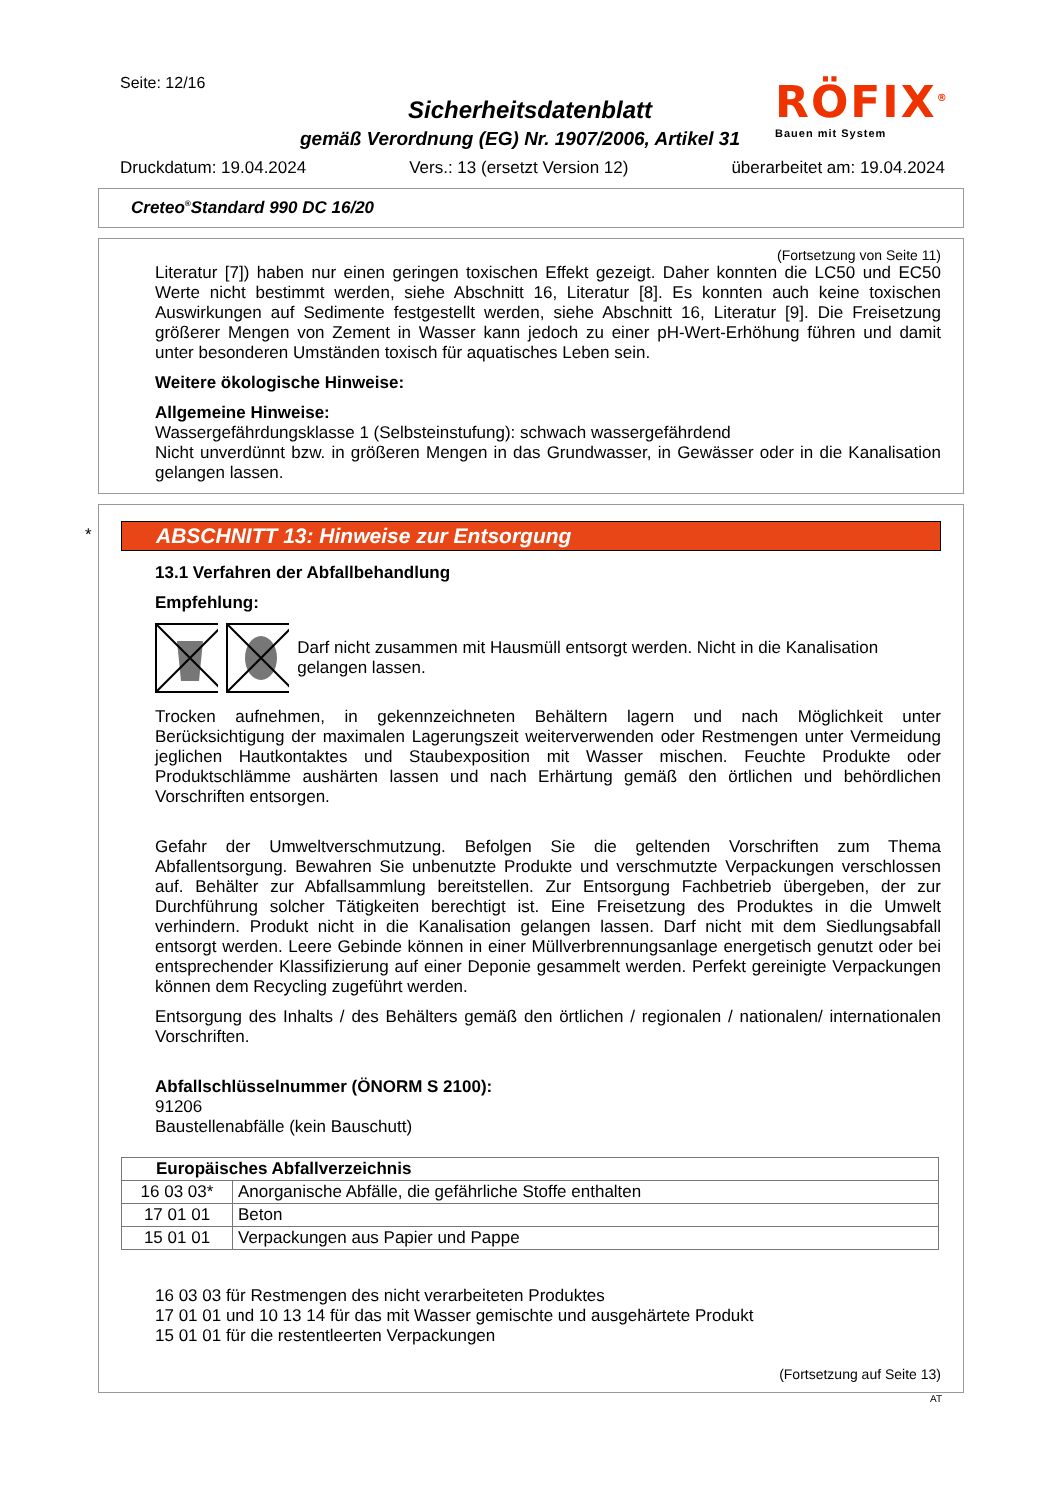Seite: 12/16
Sicherheitsdatenblatt
gemäß Verordnung (EG) Nr. 1907/2006, Artikel 31
RÖFIX<sup>®</sup>
Bauen mit System
Druckdatum: 19.04.2024 Vers.: 13 (ersetzt Version 12) überarbeitet am: 19.04.2024
Creteo<sup>®</sup>Standard 990 DC 16/20
(Fortsetzung von Seite 11)
Literatur [7]) haben nur einen geringen toxischen Effekt gezeigt. Daher konnten die LC50 und EC50 Werte nicht bestimmt werden, siehe Abschnitt 16, Literatur [8]. Es konnten auch keine toxischen Auswirkungen auf Sedimente festgestellt werden, siehe Abschnitt 16, Literatur [9]. Die Freisetzung größerer Mengen von Zement in Wasser kann jedoch zu einer pH-Wert-Erhöhung führen und damit unter besonderen Umständen toxisch für aquatisches Leben sein.
Weitere ökologische Hinweise:
Allgemeine Hinweise:
Wassergefährdungsklasse 1 (Selbsteinstufung): schwach wassergefährdend
Nicht unverdünnt bzw. in größeren Mengen in das Grundwasser, in Gewässer oder in die Kanalisation gelangen lassen.
*
ABSCHNITT 13: Hinweise zur Entsorgung
13.1 Verfahren der Abfallbehandlung
Empfehlung:
Darf nicht zusammen mit Hausmüll entsorgt werden. Nicht in die Kanalisation gelangen lassen.
Trocken aufnehmen, in gekennzeichneten Behältern lagern und nach Möglichkeit unter Berücksichtigung der maximalen Lagerungszeit weiterverwenden oder Restmengen unter Vermeidung jeglichen Hautkontaktes und Staubexposition mit Wasser mischen. Feuchte Produkte oder Produktschlämme aushärten lassen und nach Erhärtung gemäß den örtlichen und behördlichen Vorschriften entsorgen.
Gefahr der Umweltverschmutzung. Befolgen Sie die geltenden Vorschriften zum Thema Abfallentsorgung. Bewahren Sie unbenutzte Produkte und verschmutzte Verpackungen verschlossen auf. Behälter zur Abfallsammlung bereitstellen. Zur Entsorgung Fachbetrieb übergeben, der zur Durchführung solcher Tätigkeiten berechtigt ist. Eine Freisetzung des Produktes in die Umwelt verhindern. Produkt nicht in die Kanalisation gelangen lassen. Darf nicht mit dem Siedlungsabfall entsorgt werden. Leere Gebinde können in einer Müllverbrennungsanlage energetisch genutzt oder bei entsprechender Klassifizierung auf einer Deponie gesammelt werden. Perfekt gereinigte Verpackungen können dem Recycling zugeführt werden.
Entsorgung des Inhalts / des Behälters gemäß den örtlichen / regionalen / nationalen/ internationalen Vorschriften.
Abfallschlüsselnummer (ÖNORM S 2100):
91206
Baustellenabfälle (kein Bauschutt)
| Europäisches Abfallverzeichnis | |
| --- | --- |
| 16 03 03* | Anorganische Abfälle, die gefährliche Stoffe enthalten |
| 17 01 01 | Beton |
| 15 01 01 | Verpackungen aus Papier und Pappe |
16 03 03 für Restmengen des nicht verarbeiteten Produktes
17 01 01 und 10 13 14 für das mit Wasser gemischte und ausgehärtete Produkt
15 01 01 für die restentleerten Verpackungen
(Fortsetzung auf Seite 13)
AT